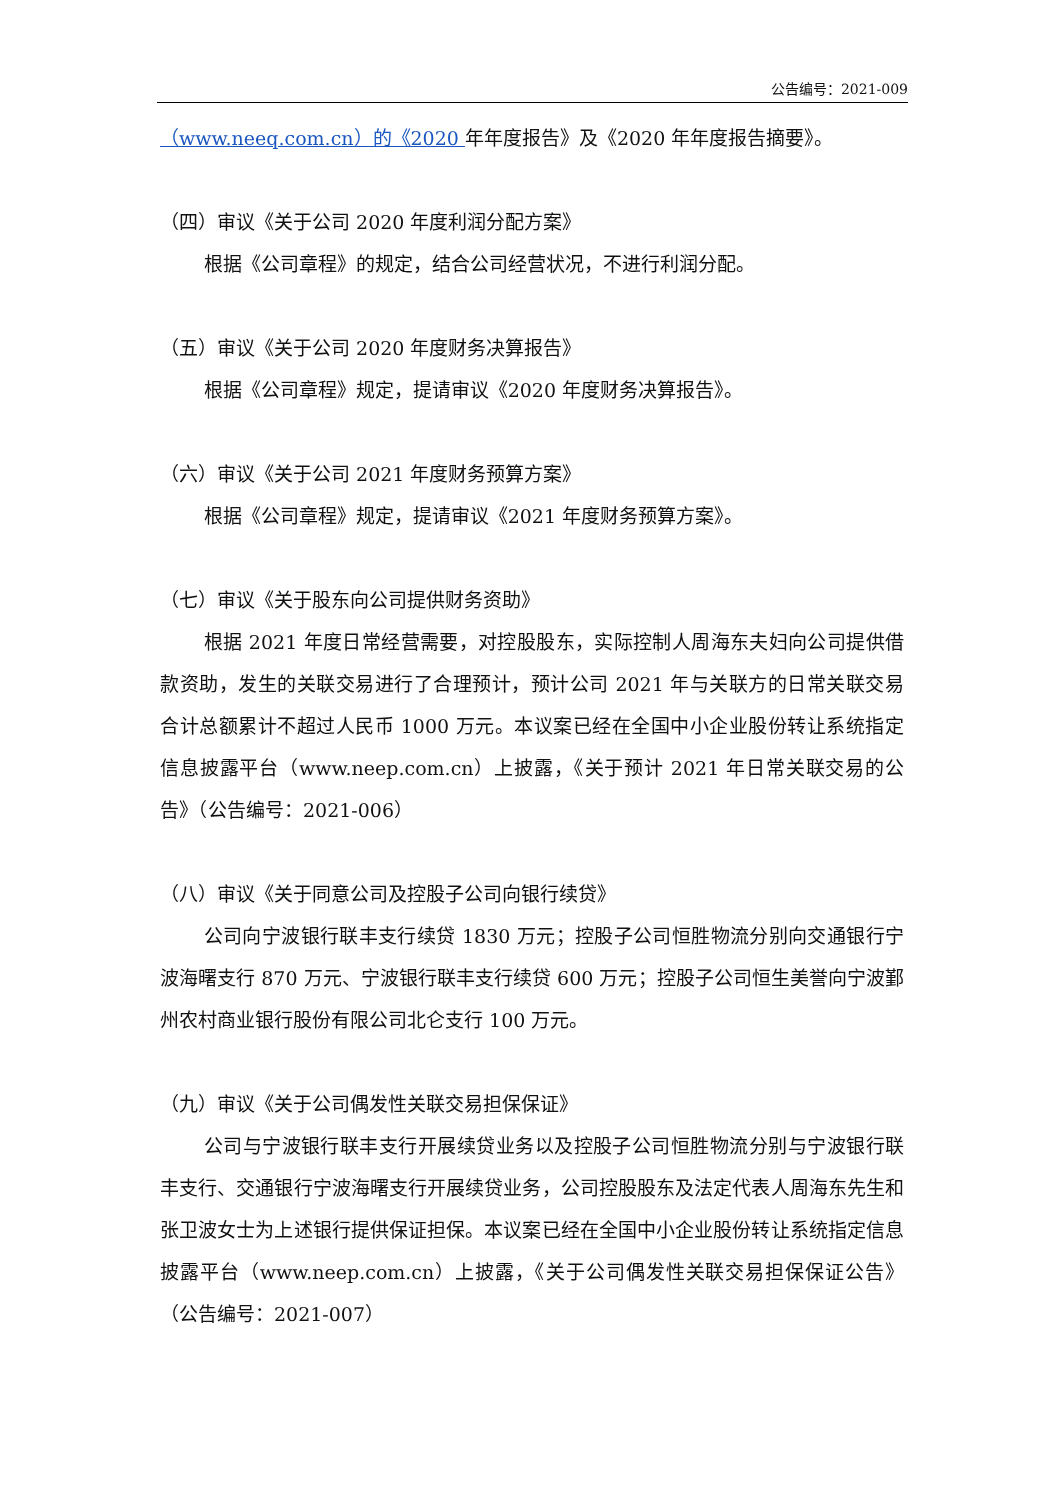公告编号：2021-009
（www.neeq.com.cn）的《2020 年年度报告》及《2020 年年度报告摘要》。
（四）审议《关于公司 2020 年度利润分配方案》
根据《公司章程》的规定，结合公司经营状况，不进行利润分配。
（五）审议《关于公司 2020 年度财务决算报告》
根据《公司章程》规定，提请审议《2020 年度财务决算报告》。
（六）审议《关于公司 2021 年度财务预算方案》
根据《公司章程》规定，提请审议《2021 年度财务预算方案》。
（七）审议《关于股东向公司提供财务资助》
根据 2021 年度日常经营需要，对控股股东，实际控制人周海东夫妇向公司提供借款资助，发生的关联交易进行了合理预计，预计公司 2021 年与关联方的日常关联交易合计总额累计不超过人民币 1000 万元。本议案已经在全国中小企业股份转让系统指定信息披露平台（www.neep.com.cn）上披露，《关于预计 2021 年日常关联交易的公告》（公告编号：2021-006）
（八）审议《关于同意公司及控股子公司向银行续贷》
公司向宁波银行联丰支行续贷 1830 万元；控股子公司恒胜物流分别向交通银行宁波海曙支行 870 万元、宁波银行联丰支行续贷 600 万元；控股子公司恒生美誉向宁波鄞州农村商业银行股份有限公司北仑支行 100 万元。
（九）审议《关于公司偶发性关联交易担保保证》
公司与宁波银行联丰支行开展续贷业务以及控股子公司恒胜物流分别与宁波银行联丰支行、交通银行宁波海曙支行开展续贷业务，公司控股股东及法定代表人周海东先生和张卫波女士为上述银行提供保证担保。本议案已经在全国中小企业股份转让系统指定信息披露平台（www.neep.com.cn）上披露，《关于公司偶发性关联交易担保保证公告》（公告编号：2021-007）